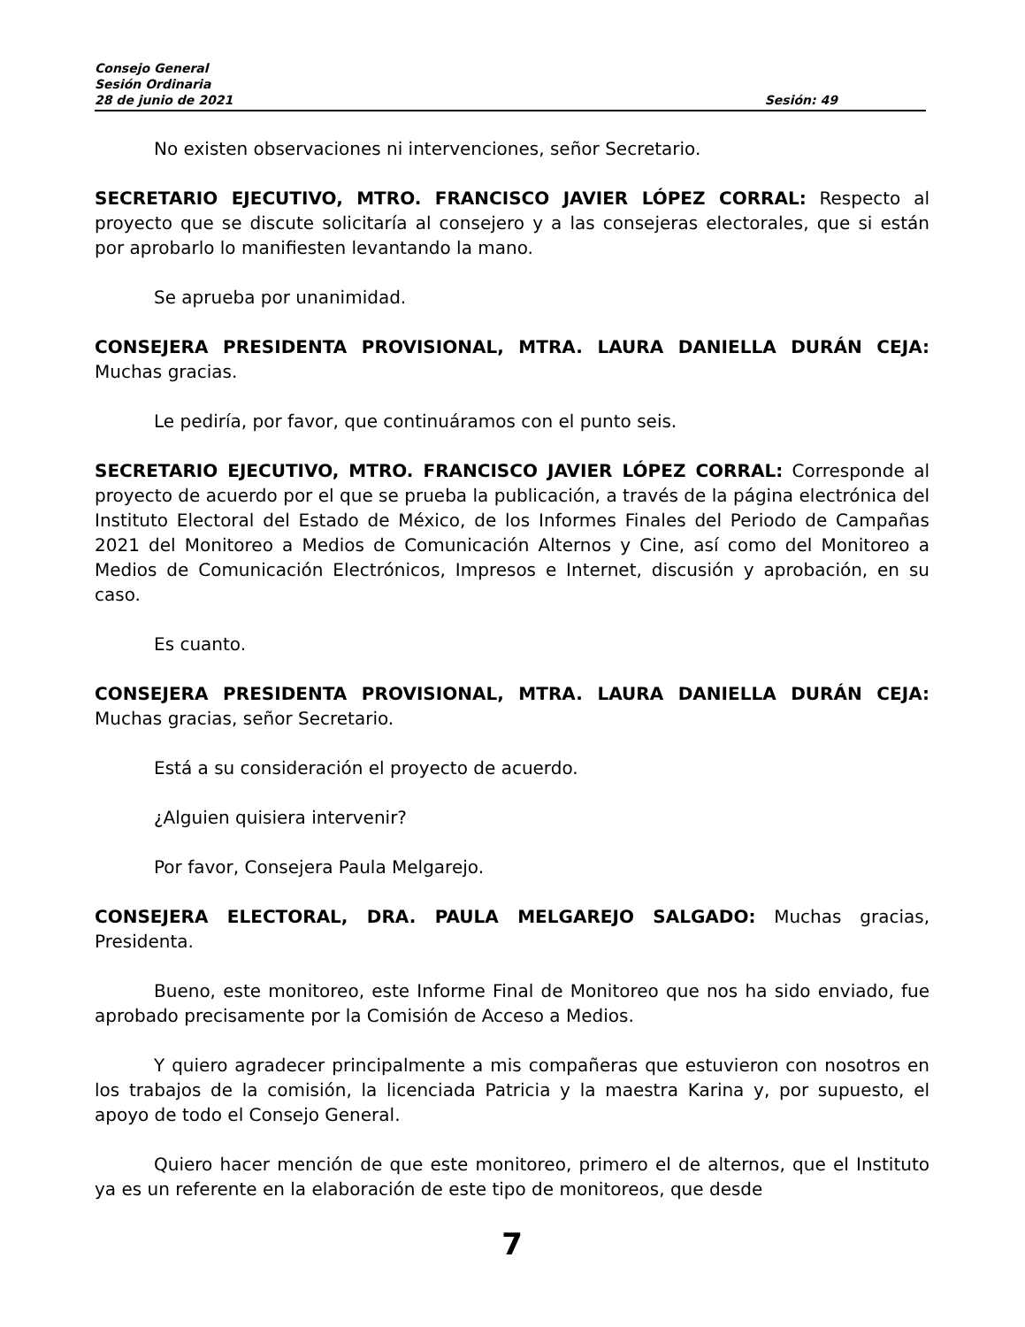Consejo General
Sesión Ordinaria
28 de junio de 2021 Sesión: 49
No existen observaciones ni intervenciones, señor Secretario.
SECRETARIO EJECUTIVO, MTRO. FRANCISCO JAVIER LÓPEZ CORRAL: Respecto al proyecto que se discute solicitaría al consejero y a las consejeras electorales, que si están por aprobarlo lo manifiesten levantando la mano.
Se aprueba por unanimidad.
CONSEJERA PRESIDENTA PROVISIONAL, MTRA. LAURA DANIELLA DURÁN CEJA: Muchas gracias.
Le pediría, por favor, que continuáramos con el punto seis.
SECRETARIO EJECUTIVO, MTRO. FRANCISCO JAVIER LÓPEZ CORRAL: Corresponde al proyecto de acuerdo por el que se prueba la publicación, a través de la página electrónica del Instituto Electoral del Estado de México, de los Informes Finales del Periodo de Campañas 2021 del Monitoreo a Medios de Comunicación Alternos y Cine, así como del Monitoreo a Medios de Comunicación Electrónicos, Impresos e Internet, discusión y aprobación, en su caso.
Es cuanto.
CONSEJERA PRESIDENTA PROVISIONAL, MTRA. LAURA DANIELLA DURÁN CEJA: Muchas gracias, señor Secretario.
Está a su consideración el proyecto de acuerdo.
¿Alguien quisiera intervenir?
Por favor, Consejera Paula Melgarejo.
CONSEJERA ELECTORAL, DRA. PAULA MELGAREJO SALGADO: Muchas gracias, Presidenta.
Bueno, este monitoreo, este Informe Final de Monitoreo que nos ha sido enviado, fue aprobado precisamente por la Comisión de Acceso a Medios.
Y quiero agradecer principalmente a mis compañeras que estuvieron con nosotros en los trabajos de la comisión, la licenciada Patricia y la maestra Karina y, por supuesto, el apoyo de todo el Consejo General.
Quiero hacer mención de que este monitoreo, primero el de alternos, que el Instituto ya es un referente en la elaboración de este tipo de monitoreos, que desde
7